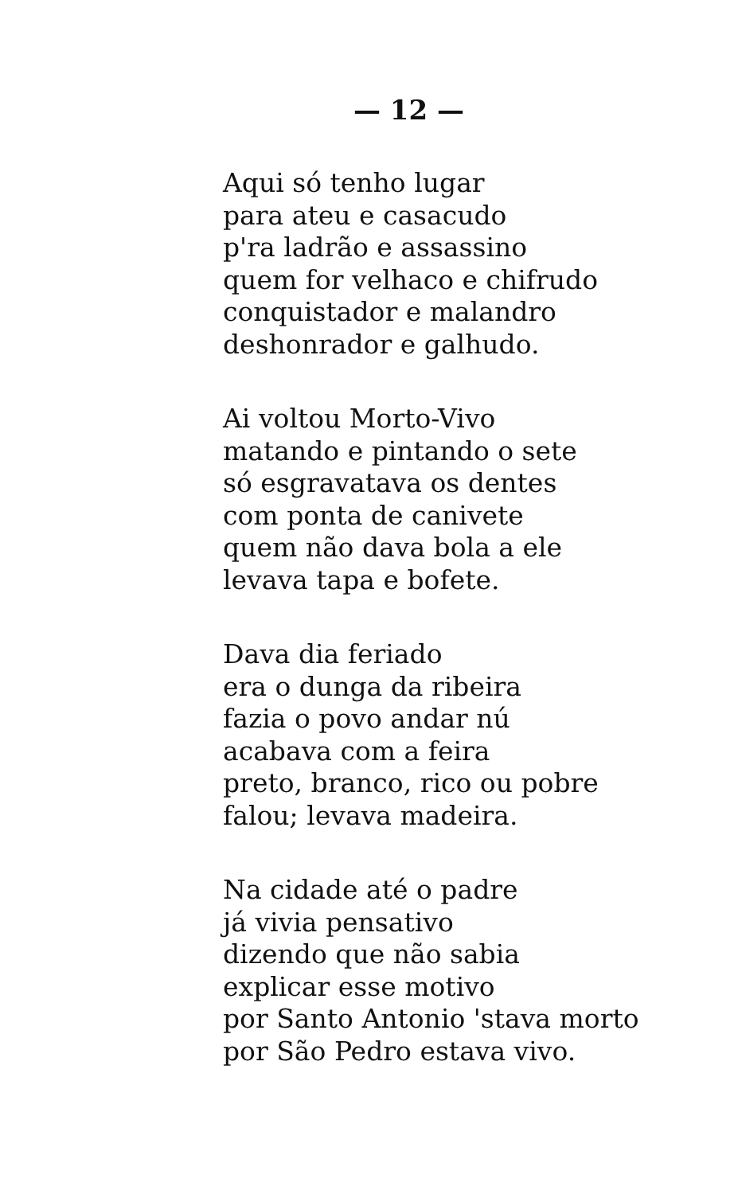— 12 —
Aqui só tenho lugar
para ateu e casacudo
p'ra ladrão e assassino
quem for velhaco e chifrudo
conquistador e malandro
deshonrador e galhudo.
Ai voltou Morto-Vivo
matando e pintando o sete
só esgravatava os dentes
com ponta de canivete
quem não dava bola a ele
levava tapa e bofete.
Dava dia feriado
era o dunga da ribeira
fazia o povo andar nú
acabava com a feira
preto, branco, rico ou pobre
falou; levava madeira.
Na cidade até o padre
já vivia pensativo
dizendo que não sabia
explicar esse motivo
por Santo Antonio 'stava morto
por São Pedro estava vivo.